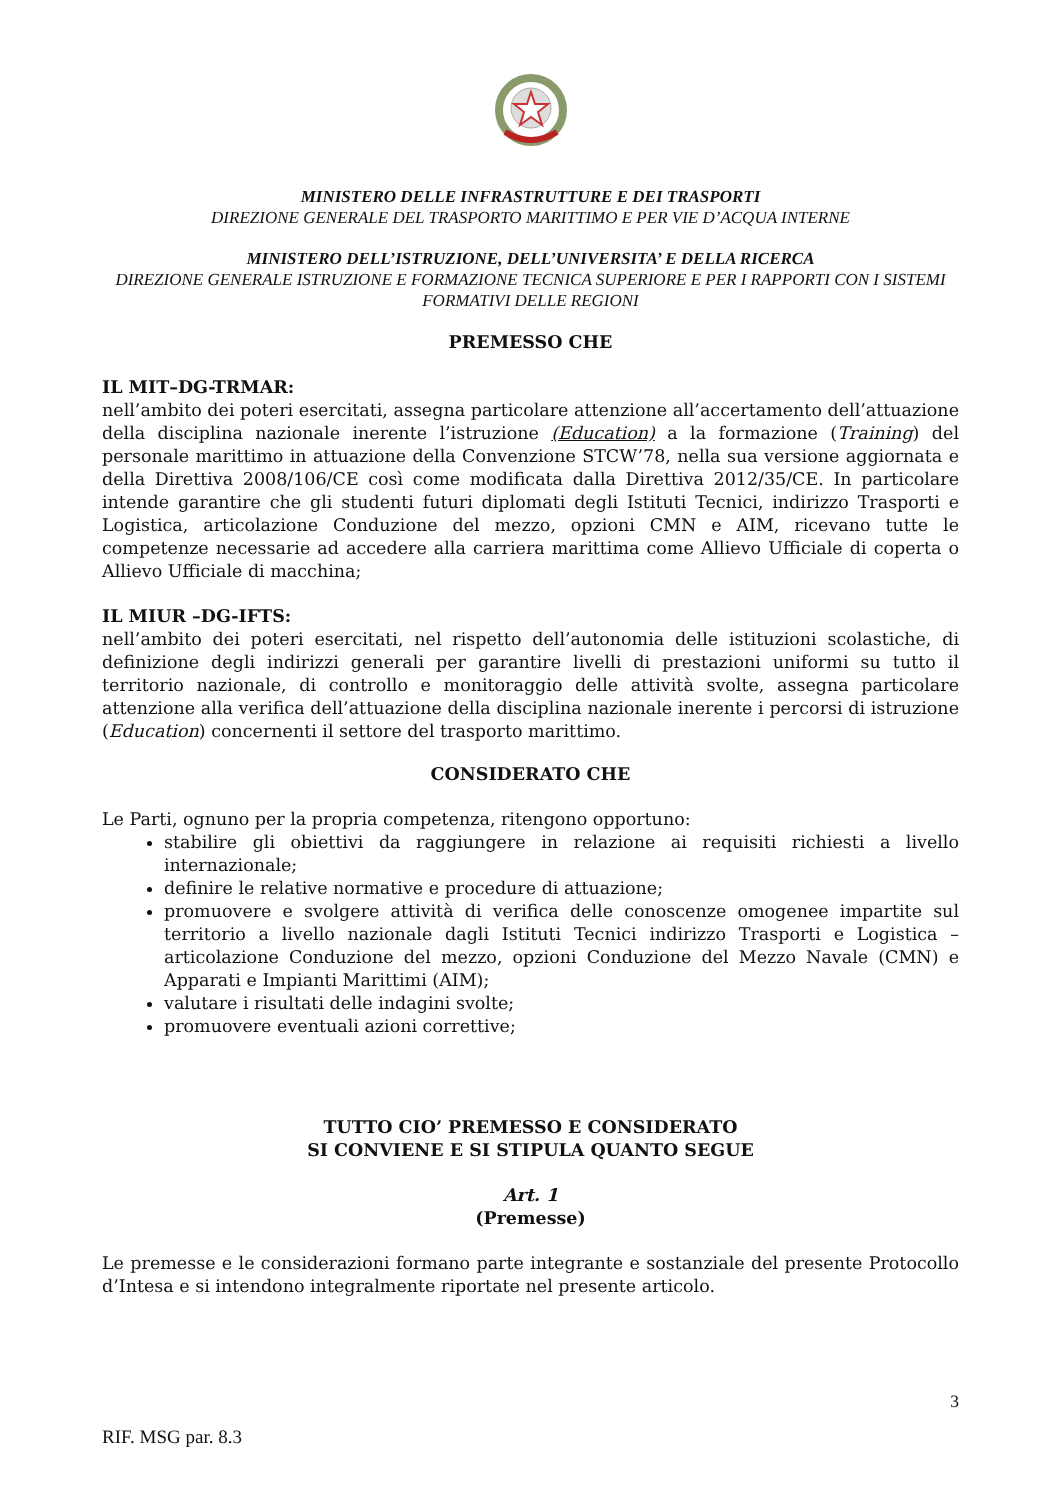MINISTERO DELLE INFRASTRUTTURE E DEI TRASPORTI
DIREZIONE GENERALE DEL TRASPORTO MARITTIMO E PER VIE D’ACQUA INTERNE
MINISTERO DELL’ISTRUZIONE, DELL’UNIVERSITA’ E DELLA RICERCA
DIREZIONE GENERALE ISTRUZIONE E FORMAZIONE TECNICA SUPERIORE E PER I RAPPORTI CON I SISTEMI FORMATIVI DELLE REGIONI
PREMESSO CHE
IL MIT–DG-TRMAR:
nell’ambito dei poteri esercitati, assegna particolare attenzione all’accertamento dell’attuazione della disciplina nazionale inerente l’istruzione (Education) a la formazione (Training) del personale marittimo in attuazione della Convenzione STCW’78, nella sua versione aggiornata e della Direttiva 2008/106/CE così come modificata dalla Direttiva 2012/35/CE. In particolare intende garantire che gli studenti futuri diplomati degli Istituti Tecnici, indirizzo Trasporti e Logistica, articolazione Conduzione del mezzo, opzioni CMN e AIM, ricevano tutte le competenze necessarie ad accedere alla carriera marittima come Allievo Ufficiale di coperta o Allievo Ufficiale di macchina;
IL MIUR –DG-IFTS:
nell’ambito dei poteri esercitati, nel rispetto dell’autonomia delle istituzioni scolastiche, di definizione degli indirizzi generali per garantire livelli di prestazioni uniformi su tutto il territorio nazionale, di controllo e monitoraggio delle attività svolte, assegna particolare attenzione alla verifica dell’attuazione della disciplina nazionale inerente i percorsi di istruzione (Education) concernenti il settore del trasporto marittimo.
CONSIDERATO CHE
Le Parti, ognuno per la propria competenza, ritengono opportuno:
stabilire gli obiettivi da raggiungere in relazione ai requisiti richiesti a livello internazionale;
definire le relative normative e procedure di attuazione;
promuovere e svolgere attività di verifica delle conoscenze omogenee impartite sul territorio a livello nazionale dagli Istituti Tecnici indirizzo Trasporti e Logistica – articolazione Conduzione del mezzo, opzioni Conduzione del Mezzo Navale (CMN) e Apparati e Impianti Marittimi (AIM);
valutare i risultati delle indagini svolte;
promuovere eventuali azioni correttive;
TUTTO CIO’ PREMESSO E CONSIDERATO
SI CONVIENE E SI STIPULA QUANTO SEGUE
Art. 1
(Premesse)
Le premesse e le considerazioni formano parte integrante e sostanziale del presente Protocollo d’Intesa e si intendono integralmente riportate nel presente articolo.
3
RIF. MSG par. 8.3